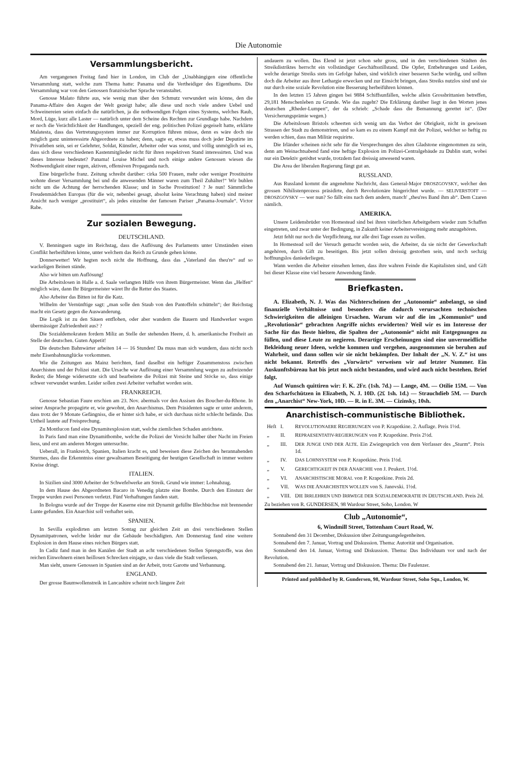Die Autonomie
Versammlungsbericht.
Am vergangenen Freitag fand hier in London, im Club der „Unabhängigen eine öffentliche Versammlung statt, welche zum Thema hatte: Panama und die Vertheidiger des Eigenthums. Die Versammlung war von den Genossen französischer Sprache veranstaltet.
Genosse Malato führte aus, wie wenig man über den Schmutz verwundert sein könne, den die Panama-Affaire den Augen der Welt gezeigt habe; alle diese und noch viele andere Uebel und Schweinereien seien einfach die natürlichen, ja die nothwendigen Folgen eines Systems, welches Raub, Mord, Lüge, kurz alle Laster — natürlich unter dem Scheine des Rechten zur Grundlage habe. Nachdem er noch die Verächtlichkeit der Handlungen, speziell der eng. politischen Polizei gegeiselt hatte, erklärte Malatesta, dass das Vertretungssystem immer zur Korruption führen müsse, denn es wäre doch nie möglich ganz uninteressirte Abgeordnete zu haben; denn, sagte er, etwas muss doch jeder Deputirte im Privatleben sein, sei er Gelehrter, Soldat, Künstler, Arbeiter oder was sonst, und völlig unmöglich sei es, dass sich diese verschiedenen Kastenmitglieder nicht für ihren respektiven Stand interessirten. Und was dieses Interesse bedeutet? Panama! Louise Michel und noch einige andere Genossen wiesen die Nothwendigkeit einer regen, aktiven, offensiven Propaganda nach.
Eine bürgerliche franz. Zeitung schreibt darüber: cirka 500 Frauen, mehr oder weniger Prostituirte wohnte dieser Versammlung bei und die anwesenden Männer waren zum Theil Zuhälter!“ Wir buhlen nicht um die Achtung der herrschenden Klasse; und in Sache Prostitution! ? Je nun! Sämmtliche Freudenmädchen Europas (für die wir, nebenbei gesagt, absolut keine Verachtung haben) sind meiner Ansicht nach weniger „prostituirt“, als jedes einzelne der famosen Pariser „Panama-Journale“. Victor Rabe.
Zur sozialen Bewegung.
DEUTSCHLAND.
V. Benningsen sagte im Reichstag, dass die Auflösung des Parlaments unter Umständen einen Conflikt herbeiführen könne, unter welchem das Reich zu Grunde gehen könne.
Donnerwetter! Wir hegten noch nicht die Hoffnung, dass das „Vaterland das theu're“ auf so wackeligen Beinen stände.
Also wir bitten um Auflösung!
Die Arbeitslosen in Halle a. d. Saale verlangten Hülfe von ihrem Bürgermeister. Wenn das „Helfen“ möglich wäre, dann Ihr Bürgermeister wäret Ihr die Retter des Staates.
Also Arbeiter das Bitten ist für die Katz.
Wilhelm der Vernünftige sagt: „man solle den Staub von den Pantoffeln schütteln“; der Reichstag macht ein Gesetz gegen die Auswanderung.
Die Logik ist zu den Säuen entflohen, oder aber wandern die Bauern und Handwerker wegen übermässiger Zufriedenheit aus? ?
Die Sozialdemokraten fordern Miliz an Stelle der stehenden Heere, d. h. amerikanische Freiheit an Stelle der deutschen. Guten Appetit!
Die deutschen Bahnwärter arbeiten 14 — 16 Stunden! Da muss man sich wundern, dass nicht noch mehr Eisenbahnunglücke vorkommen.
Wie die Zeitungen aus Mainz berichten, fand daselbst ein heftiger Zusammenstoss zwischen Anarchisten und der Polizei statt. Die Ursache war Auflösung einer Versammlung wegen zu aufreizender Reden; die Menge widersetzte sich und bearbeitete die Polizei mit Steine und Stöcke so, dass einige schwer verwundet wurden. Leider sollen zwei Arbeiter verhaftet worden sein.
FRANKREICH.
Genosse Sebastian Faure erschien am 23. Nov. abermals vor den Assisen des Boucher-du-Rhone. In seiner Ansprache propagirte er, wie gewohnt, den Anarchismus. Dem Präsidenten sagte er unter anderem, dass trotz der 9 Monate Gefängniss, die er hinter sich habe, er sich durchaus nicht schlecht befände. Das Urtheil lautete auf Freisprechung.
Zu Montlucon fand eine Dynamitexplosion statt, welche ziemlichen Schaden anrichtete.
In Paris fand man eine Dynamitbombe, welche die Polizei der Vorsicht halber über Nacht im Freien liess, und erst am anderen Morgen untersuchte.
Ueberall, in Frankreich, Spanien, Italien kracht es, und beweisen diese Zeichen des herannahenden Sturmes, dass die Erkenntniss einer gewaltsamen Beseitigung der heutigen Gesellschaft in immer weitere Kreise dringt.
ITALIEN.
In Sizilien sind 3000 Arbeiter der Schwefelwerke am Streik. Grund wie immer: Lohnabzug.
In dem Hause des Abgeordneten Bacaro in Venedig platzte eine Bombe. Durch den Einsturz der Treppe wurden zwei Personen verletzt. Fünf Verhaftungen fanden statt.
In Bologna wurde auf der Treppe der Kaserne eine mit Dynamit gefüllte Blechbüchse mit brennender Lunte gefunden. Ein Anarchist soll verhaftet sein.
SPANIEN.
In Sevilla explodirten am letzten Sontag zur gleichen Zeit an drei verschiedenen Stellen Dynamitpatronen, welche leider nur die Gebäude beschädigten. Am Donnerstag fand eine weitere Explosion in dem Hause eines reichen Bürgers statt.
In Cadiz fand man in den Kanälen der Stadt an acht verschiedenen Stellen Sprengstoffe, was den reichen Einwohnern einen heillosen Schrecken einjagte, so dass viele die Stadt verliessen.
Man sieht, unsere Genossen in Spanien sind an der Arbeit, trotz Garotte und Verbannung.
ENGLAND.
Der grosse Baumwollenstreik in Lancashire scheint noch längere Zeit
andauern zu wollen. Das Elend ist jetzt schon sehr gross, und in den verschiedenen Städten des Streikdistriktes herrscht ein vollständiger Geschäftsstillstand. Die Opfer, Entbehrungen und Leiden, welche derartige Streiks stets im Gefolge haben, sind wirklich einer besseren Sache würdig, und sollten doch die Arbeiter aus ihrer Lethargie erwecken und zur Einsicht bringen, dass Streiks nutzlos sind und sie nur durch eine soziale Revolution eine Besserung herbeiführen können.
In den letzten 15 Jahren gingen bei 9884 Schiffsunfällen, welche allein Grossbrittanien betreffen, 29,181 Menschenleben zu Grunde. Wie das zugeht? Die Erklärung darüber liegt in den Worten jenes deutschen „Rheder-Lumpen“, der da schrieb: „Schade dass die Bemannung gerettet ist“. (Der Versicherungsprämie wegen.)
Die Arbeitslosen Bristols scheerten sich wenig um das Verbot der Obrigkeit, nicht in gewissen Strassen der Stadt zu demonstriren, und so kam es zu einem Kampf mit der Polizei, welcher so heftig zu werden schien, dass man Militär requirirte.
Die Irländer scheinen nicht sehr für die Versprechungen des alten Gladstone eingenommen zu sein, denn am Weinachtsabend fand eine heftige Explosion im Polizei-Centralgebäude zu Dublin statt, wobei nur ein Detektiv getödtet wurde, trotzdem fast dreissig anwesend waren.
Die Area der liberalen Regierung fängt gut an.
RUSSLAND.
Aus Russland kommt die angenehme Nachricht, dass General-Major DROSZGOVSKY, welcher den grossen Nihilistenprozess präsidirte, durch Revolutionäre hingerichtet wurde. — SELIVERSTOFF — DROSZGOVSKY — wer nun? So fällt eins nach dem andern, manch' „theu'res Band ihm ab“. Dem Czaren nämlich.
AMERIKA.
Unsere Leidensbrüder von Homestead sind bei ihren väterlichen Arbeitgebern wieder zum Schaffen eingetreten, und zwar unter der Bedingung, in Zukunft keiner Arbeitervereinigung mehr anzugehören.
Jetzt fehlt nur noch die Verpflichtung, nur alle drei Tage essen zu wollen.
In Homestead soll der Versuch gemacht worden sein, die Arbeiter, da sie nicht der Gewerkschaft angehören, durch Gift zu beseitigen. Bis jetzt sollen dreissig gestorben sein, und noch sechzig hoffnungslos danieder­liegen.
Wann werden die Arbeiter einsehen lernen, dass ihre wahren Feinde die Kapitalisten sind, und Gift bei dieser Klasse eine viel bessere Anwendung fände.
Briefkasten.
A. Elizabeth, N. J. Was das Nichterscheinen der „Autonomie“ anbelangt, so sind finanzielle Verhältnisse und besonders die dadurch verursachten technischen Schwierigkeiten die alleinigen Ursachen. Warum wir auf die im „Kommunist“ und „Revolutionär“ gebrachten Angriffe nichts erwiderten? Weil wir es im Interesse der Sache für das Beste hielten, die Spalten der „Autonomie“ nicht mit Entgegnungen zu füllen, und diese Leute zu negieren. Derartige Erscheinungen sind eine unvermeidliche Bekleidung neuer Ideen, welche kommen und vergehen, ausgenommen sie beruhen auf Wahrheit, und dann sollen wir sie nicht bekämpfen. Der Inhalt der „N. V. Z.“ ist uns nicht bekannt. Retreffs des „Vorwärts“ verweisen wir auf letzter Nummer. Ein Auskunftsbüreau hat bis jetzt noch nicht bestanden, und wird auch nicht bestehen. Brief folgt.
Auf Wunsch quittiren wir: F. K. 2Fr. (1sh. 7d.) — Lange, 4M. — Otilie 15M. — Von den Scharfschützen in Elizabeth, N. J. 10D. (2£ 1sh. 1d.) — Strauchdieb 5M. — Durch den „Anarchist“ New-York, 10D. — R. in E. 3M. — Cizinsky, 10sh.
Anarchistisch-communistische Bibliothek.
| Heft | I. | R EVOLUTIONAERE R EGIERUNGEN von P. Krapotkine. 2. Auflage. Preis 1½d. |
| „ | II. | R EPRAESENTATIV-REGIERUNGEN von P. Krapotkine. Preis 2½d. |
| „ | III. | D ER J UNGE UND DER A LTE . Ein Zwiegespräch von dem Verfasser des „Sturm“. Preis 1d. |
| „ | IV. | D AS L OHNSYSTEM von P. Krapotkine. Preis 1½d. |
| „ | V. | G ERECHTIGKEIT IN DER A NARCHIE von J. Peukert. 1½d. |
| „ | VI. | A NARCHISTISCHE M ORAL von P. Krapotkine. Preis 2d. |
| „ | VII. | W AS DIE A NARCHISTEN WOLLEN von S. Janovski. 1½d. |
| „ | VIII. | D IE I RRLEHREN UND I RRWEGE DER S OZIALDEMOKRATIE IN D EUTSCHLAND . Preis 2d. |
Zu beziehen von R. GUNDERSEN, 98 Wardour Street, Soho, London. W
Club „Autonomie“,
6, Windmill Street, Tottenham Court Road, W.
Sonnabend den 31 December, Diskussion über Zeitungsangelegenheiten.
Sonnabend den 7. Januar, Vortrag und Diskussion. Thema: Autorität und Organisation.
Sonnabend den 14. Januar, Vortrag und Diskussion. Thema: Das Individuum vor und nach der Revolution.
Sonnabend den 21. Januar, Vortrag und Diskussion. Thema: Die Faulenzer.
Printed and published by R. Gundersen, 98, Wardour Street, Soho Squ., London, W.